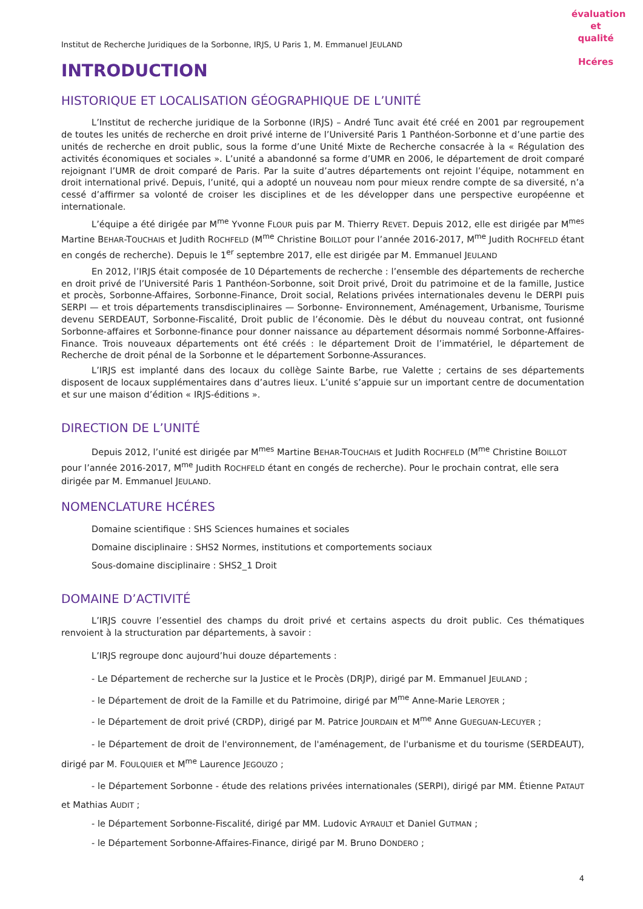évaluation et qualité
Hcéres
Institut de Recherche Juridiques de la Sorbonne, IRJS, U Paris 1, M. Emmanuel JEULAND
INTRODUCTION
HISTORIQUE ET LOCALISATION GÉOGRAPHIQUE DE L’UNITÉ
L’Institut de recherche juridique de la Sorbonne (IRJS) – André Tunc avait été créé en 2001 par regroupement de toutes les unités de recherche en droit privé interne de l’Université Paris 1 Panthéon-Sorbonne et d’une partie des unités de recherche en droit public, sous la forme d’une Unité Mixte de Recherche consacrée à la « Régulation des activités économiques et sociales ». L’unité a abandonné sa forme d’UMR en 2006, le département de droit comparé rejoignant l’UMR de droit comparé de Paris. Par la suite d’autres départements ont rejoint l’équipe, notamment en droit international privé. Depuis, l’unité, qui a adopté un nouveau nom pour mieux rendre compte de sa diversité, n’a cessé d’affirmer sa volonté de croiser les disciplines et de les développer dans une perspective européenne et internationale.
L’équipe a été dirigée par M<sup>me</sup> Yvonne FLOUR puis par M. Thierry REVET. Depuis 2012, elle est dirigée par M<sup>mes</sup> Martine BEHAR-TOUCHAIS et Judith ROCHFELD (M<sup>me</sup> Christine BOILLOT pour l’année 2016-2017, M<sup>me</sup> Judith ROCHFELD étant en congés de recherche). Depuis le 1<sup>er</sup> septembre 2017, elle est dirigée par M. Emmanuel JEULAND
En 2012, l’IRJS était composée de 10 Départements de recherche : l’ensemble des départements de recherche en droit privé de l’Université Paris 1 Panthéon-Sorbonne, soit Droit privé, Droit du patrimoine et de la famille, Justice et procès, Sorbonne-Affaires, Sorbonne-Finance, Droit social, Relations privées internationales devenu le DERPI puis SERPI — et trois départements transdisciplinaires — Sorbonne- Environnement, Aménagement, Urbanisme, Tourisme devenu SERDEAUT, Sorbonne-Fiscalité, Droit public de l’économie. Dès le début du nouveau contrat, ont fusionné Sorbonne-affaires et Sorbonne-finance pour donner naissance au département désormais nommé Sorbonne-Affaires-Finance. Trois nouveaux départements ont été créés : le département Droit de l’immatériel, le département de Recherche de droit pénal de la Sorbonne et le département Sorbonne-Assurances.
L’IRJS est implanté dans des locaux du collège Sainte Barbe, rue Valette ; certains de ses départements disposent de locaux supplémentaires dans d’autres lieux. L’unité s’appuie sur un important centre de documentation et sur une maison d’édition « IRJS-éditions ».
DIRECTION DE L’UNITÉ
Depuis 2012, l’unité est dirigée par M<sup>mes</sup> Martine BEHAR-TOUCHAIS et Judith ROCHFELD (M<sup>me</sup> Christine BOILLOT pour l’année 2016-2017, M<sup>me</sup> Judith ROCHFELD étant en congés de recherche). Pour le prochain contrat, elle sera dirigée par M. Emmanuel JEULAND.
NOMENCLATURE HCÉRES
Domaine scientifique : SHS Sciences humaines et sociales
Domaine disciplinaire : SHS2 Normes, institutions et comportements sociaux
Sous-domaine disciplinaire : SHS2_1 Droit
DOMAINE D’ACTIVITÉ
L’IRJS couvre l’essentiel des champs du droit privé et certains aspects du droit public. Ces thématiques renvoient à la structuration par départements, à savoir :
L’IRJS regroupe donc aujourd’hui douze départements :
- Le Département de recherche sur la Justice et le Procès (DRJP), dirigé par M. Emmanuel JEULAND ;
- le Département de droit de la Famille et du Patrimoine, dirigé par M<sup>me</sup> Anne-Marie LEROYER ;
- le Département de droit privé (CRDP), dirigé par M. Patrice JOURDAIN et M<sup>me</sup> Anne GUEGUAN-LECUYER ;
- le Département de droit de l'environnement, de l'aménagement, de l'urbanisme et du tourisme (SERDEAUT), dirigé par M. FOULQUIER et M<sup>me</sup> Laurence JEGOUZO ;
- le Département Sorbonne - étude des relations privées internationales (SERPI), dirigé par MM. Étienne PATAUT et Mathias AUDIT ;
- le Département Sorbonne-Fiscalité, dirigé par MM. Ludovic AYRAULT et Daniel GUTMAN ;
- le Département Sorbonne-Affaires-Finance, dirigé par M. Bruno DONDERO ;
4